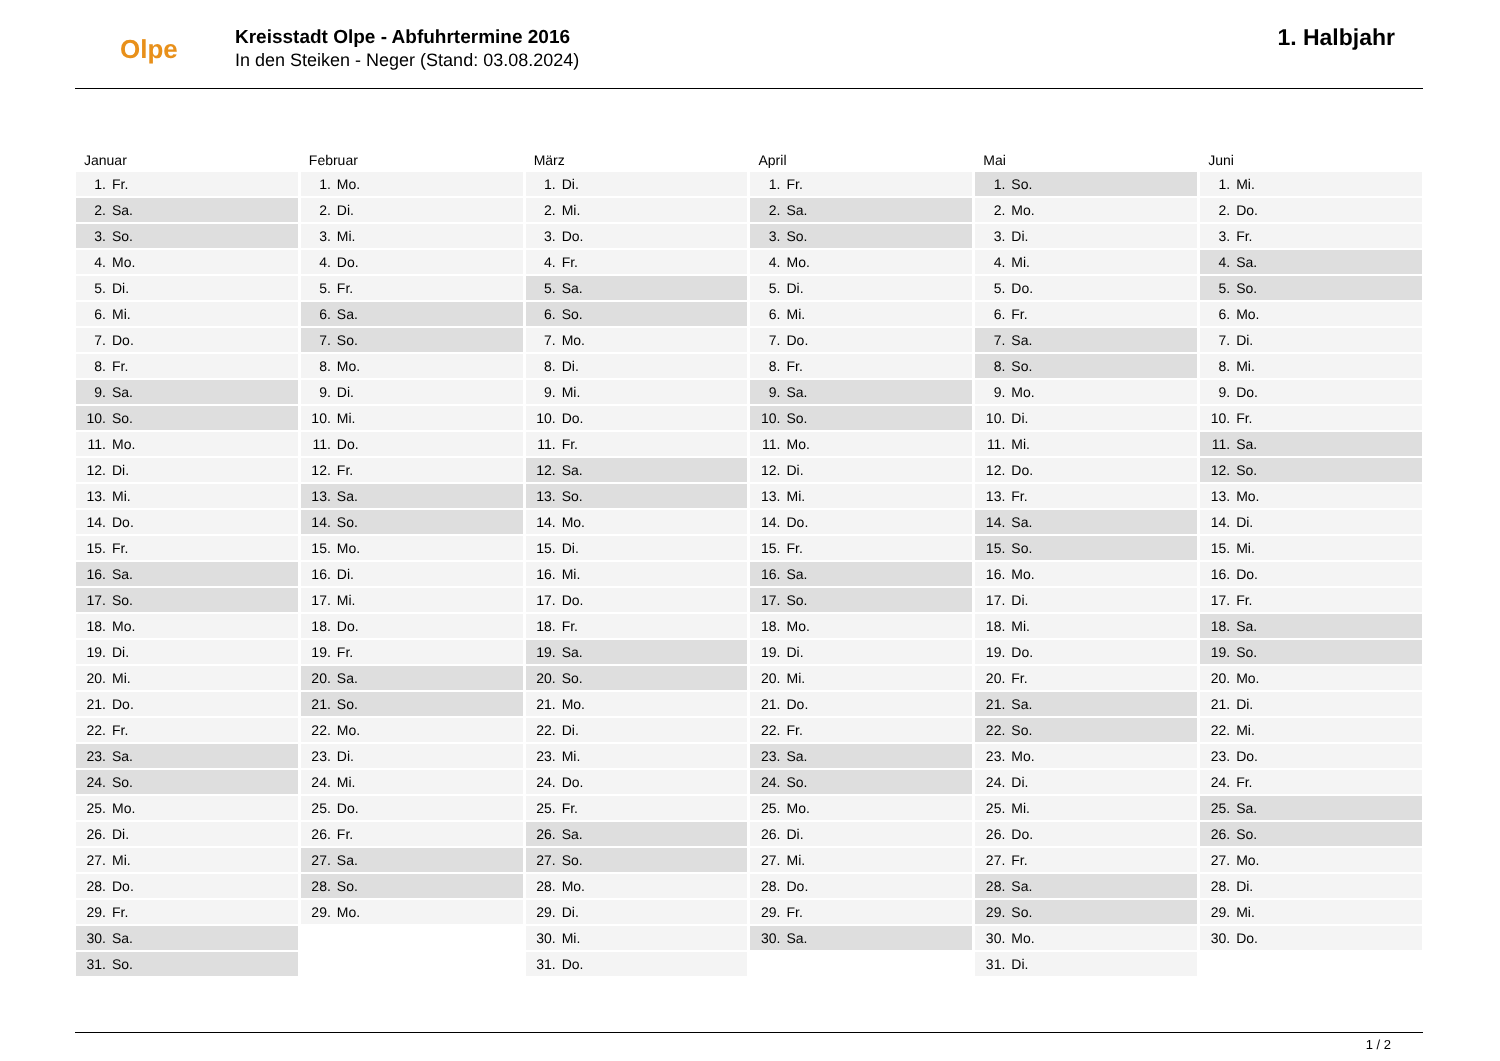Olpe
Kreisstadt Olpe - Abfuhrtermine 2016
In den Steiken - Neger (Stand: 03.08.2024)
1. Halbjahr
Januar
| 1. | Fr. |
| 2. | Sa. |
| 3. | So. |
| 4. | Mo. |
| 5. | Di. |
| 6. | Mi. |
| 7. | Do. |
| 8. | Fr. |
| 9. | Sa. |
| 10. | So. |
| 11. | Mo. |
| 12. | Di. |
| 13. | Mi. |
| 14. | Do. |
| 15. | Fr. |
| 16. | Sa. |
| 17. | So. |
| 18. | Mo. |
| 19. | Di. |
| 20. | Mi. |
| 21. | Do. |
| 22. | Fr. |
| 23. | Sa. |
| 24. | So. |
| 25. | Mo. |
| 26. | Di. |
| 27. | Mi. |
| 28. | Do. |
| 29. | Fr. |
| 30. | Sa. |
| 31. | So. |
Februar
| 1. | Mo. |
| 2. | Di. |
| 3. | Mi. |
| 4. | Do. |
| 5. | Fr. |
| 6. | Sa. |
| 7. | So. |
| 8. | Mo. |
| 9. | Di. |
| 10. | Mi. |
| 11. | Do. |
| 12. | Fr. |
| 13. | Sa. |
| 14. | So. |
| 15. | Mo. |
| 16. | Di. |
| 17. | Mi. |
| 18. | Do. |
| 19. | Fr. |
| 20. | Sa. |
| 21. | So. |
| 22. | Mo. |
| 23. | Di. |
| 24. | Mi. |
| 25. | Do. |
| 26. | Fr. |
| 27. | Sa. |
| 28. | So. |
| 29. | Mo. |
März
| 1. | Di. |
| 2. | Mi. |
| 3. | Do. |
| 4. | Fr. |
| 5. | Sa. |
| 6. | So. |
| 7. | Mo. |
| 8. | Di. |
| 9. | Mi. |
| 10. | Do. |
| 11. | Fr. |
| 12. | Sa. |
| 13. | So. |
| 14. | Mo. |
| 15. | Di. |
| 16. | Mi. |
| 17. | Do. |
| 18. | Fr. |
| 19. | Sa. |
| 20. | So. |
| 21. | Mo. |
| 22. | Di. |
| 23. | Mi. |
| 24. | Do. |
| 25. | Fr. |
| 26. | Sa. |
| 27. | So. |
| 28. | Mo. |
| 29. | Di. |
| 30. | Mi. |
| 31. | Do. |
April
| 1. | Fr. |
| 2. | Sa. |
| 3. | So. |
| 4. | Mo. |
| 5. | Di. |
| 6. | Mi. |
| 7. | Do. |
| 8. | Fr. |
| 9. | Sa. |
| 10. | So. |
| 11. | Mo. |
| 12. | Di. |
| 13. | Mi. |
| 14. | Do. |
| 15. | Fr. |
| 16. | Sa. |
| 17. | So. |
| 18. | Mo. |
| 19. | Di. |
| 20. | Mi. |
| 21. | Do. |
| 22. | Fr. |
| 23. | Sa. |
| 24. | So. |
| 25. | Mo. |
| 26. | Di. |
| 27. | Mi. |
| 28. | Do. |
| 29. | Fr. |
| 30. | Sa. |
Mai
| 1. | So. |
| 2. | Mo. |
| 3. | Di. |
| 4. | Mi. |
| 5. | Do. |
| 6. | Fr. |
| 7. | Sa. |
| 8. | So. |
| 9. | Mo. |
| 10. | Di. |
| 11. | Mi. |
| 12. | Do. |
| 13. | Fr. |
| 14. | Sa. |
| 15. | So. |
| 16. | Mo. |
| 17. | Di. |
| 18. | Mi. |
| 19. | Do. |
| 20. | Fr. |
| 21. | Sa. |
| 22. | So. |
| 23. | Mo. |
| 24. | Di. |
| 25. | Mi. |
| 26. | Do. |
| 27. | Fr. |
| 28. | Sa. |
| 29. | So. |
| 30. | Mo. |
| 31. | Di. |
Juni
| 1. | Mi. |
| 2. | Do. |
| 3. | Fr. |
| 4. | Sa. |
| 5. | So. |
| 6. | Mo. |
| 7. | Di. |
| 8. | Mi. |
| 9. | Do. |
| 10. | Fr. |
| 11. | Sa. |
| 12. | So. |
| 13. | Mo. |
| 14. | Di. |
| 15. | Mi. |
| 16. | Do. |
| 17. | Fr. |
| 18. | Sa. |
| 19. | So. |
| 20. | Mo. |
| 21. | Di. |
| 22. | Mi. |
| 23. | Do. |
| 24. | Fr. |
| 25. | Sa. |
| 26. | So. |
| 27. | Mo. |
| 28. | Di. |
| 29. | Mi. |
| 30. | Do. |
1 / 2